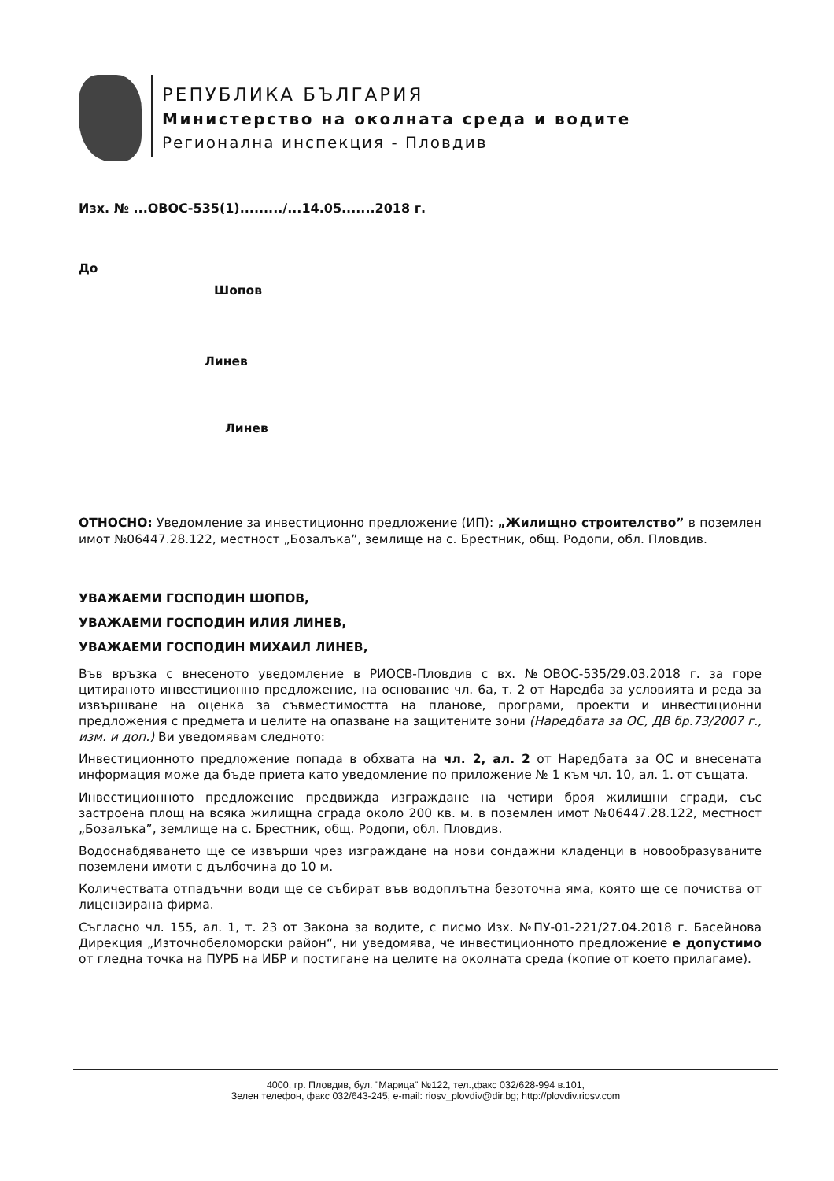РЕПУБЛИКА БЪЛГАРИЯ
Министерство на околната среда и водите
Регионална инспекция - Пловдив
Изх. № ...ОВОС-535(1)........./...14.05.......2018 г.
До
Шопов
Линев
Линев
ОТНОСНО: Уведомление за инвестиционно предложение (ИП): „Жилищно строителство” в поземлен имот №06447.28.122, местност „Бозалъка”, землище на с. Брестник, общ. Родопи, обл. Пловдив.
УВАЖАЕМИ ГОСПОДИН ШОПОВ,
УВАЖАЕМИ ГОСПОДИН ИЛИЯ ЛИНЕВ,
УВАЖАЕМИ ГОСПОДИН МИХАИЛ ЛИНЕВ,
Във връзка с внесеното уведомление в РИОСВ-Пловдив с вх. №ОВОС-535/29.03.2018 г. за горе цитираното инвестиционно предложение, на основание чл. 6а, т. 2 от Наредба за условията и реда за извършване на оценка за съвместимостта на планове, програми, проекти и инвестиционни предложения с предмета и целите на опазване на защитените зони (Наредбата за ОС, ДВ бр.73/2007 г., изм. и доп.) Ви уведомявам следното:
Инвестиционното предложение попада в обхвата на чл. 2, ал. 2 от Наредбата за ОС и внесената информация може да бъде приета като уведомление по приложение № 1 към чл. 10, ал. 1. от същата.
Инвестиционното предложение предвижда изграждане на четири броя жилищни сгради, със застроена площ на всяка жилищна сграда около 200 кв. м. в поземлен имот №06447.28.122, местност „Бозалъка”, землище на с. Брестник, общ. Родопи, обл. Пловдив.
Водоснабдяването ще се извърши чрез изграждане на нови сондажни кладенци в новообразуваните поземлени имоти с дълбочина до 10 м.
Количествата отпадъчни води ще се събират във водоплътна безоточна яма, която ще се почиства от лицензирана фирма.
Съгласно чл. 155, ал. 1, т. 23 от Закона за водите, с писмо Изх. №ПУ-01-221/27.04.2018 г. Басейнова Дирекция „Източнобеломорски район“, ни уведомява, че инвестиционното предложение е допустимо от гледна точка на ПУРБ на ИБР и постигане на целите на околната среда (копие от което прилагаме).
4000, гр. Пловдив, бул. "Марица" №122, тел.,факс 032/628-994 в.101,
Зелен телефон, факс 032/643-245, e-mail: riosv_plovdiv@dir.bg; http://plovdiv.riosv.com